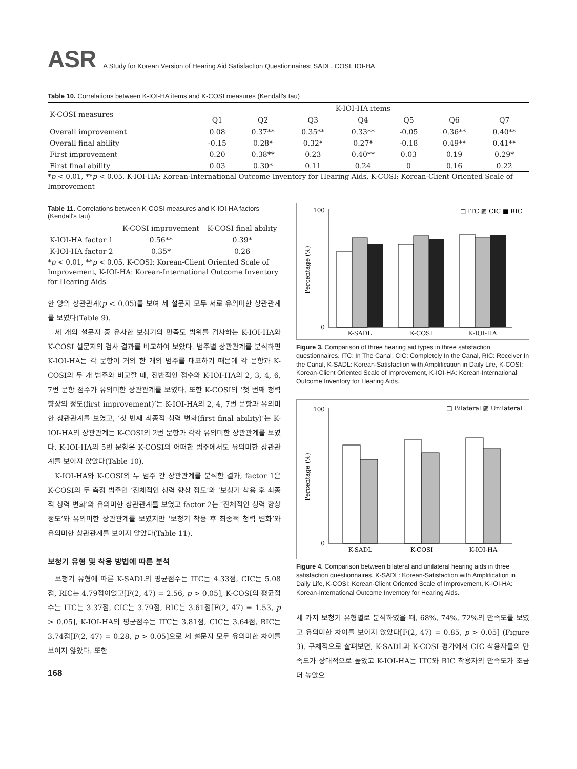ASR A Study for Korean Version of Hearing Aid Satisfaction Questionnaires: SADL, COSI, IOI-HA
Table 10. Correlations between K-IOI-HA items and K-COSI measures (Kendall's tau)
| K-COSI measures | K-IOI-HA items | | | | | | |
| --- | --- | --- | --- | --- | --- | --- | --- |
| | Q1 | Q2 | Q3 | Q4 | Q5 | Q6 | Q7 |
| Overall improvement | 0.08 | 0.37** | 0.35** | 0.33** | -0.05 | 0.36** | 0.40** |
| Overall final ability | -0.15 | 0.28* | 0.32* | 0.27* | -0.18 | 0.49** | 0.41** |
| First improvement | 0.20 | 0.38** | 0.23 | 0.40** | 0.03 | 0.19 | 0.29* |
| First final ability | 0.03 | 0.30* | 0.11 | 0.24 | 0 | 0.16 | 0.22 |
*p < 0.01, **p < 0.05. K-IOI-HA: Korean-International Outcome Inventory for Hearing Aids, K-COSI: Korean-Client Oriented Scale of Improvement
Table 11. Correlations between K-COSI measures and K-IOI-HA factors (Kendall's tau)
| | K-COSI improvement | K-COSI final ability |
| --- | --- | --- |
| K-IOI-HA factor 1 | 0.56** | 0.39* |
| K-IOI-HA factor 2 | 0.35* | 0.26 |
*p < 0.01, **p < 0.05. K-COSI: Korean-Client Oriented Scale of Improvement, K-IOI-HA: Korean-International Outcome Inventory for Hearing Aids
한 양의 상관관계(p < 0.05)를 보여 세 설문지 모두 서로 유의미한 상관관계를 보였다(Table 9).
세 개의 설문지 중 유사한 보청기의 만족도 범위를 검사하는 K-IOI-HA와 K-COSI 설문지의 검사 결과를 비교하여 보았다. 범주별 상관관계를 분석하면 K-IOI-HA는 각 문항이 거의 한 개의 범주를 대표하기 때문에 각 문항과 K-COSI의 두 개 범주와 비교할 때, 전반적인 점수와 K-IOI-HA의 2, 3, 4, 6, 7번 문항 점수가 유의미한 상관관계를 보였다. 또한 K-COSI의 ‘첫 번째 청력 향상의 정도(first improvement)’는 K-IOI-HA의 2, 4, 7번 문항과 유의미한 상관관계를 보였고, ‘첫 번째 최종적 청력 변화(first final ability)’는 K-IOI-HA의 상관관계는 K-COSI의 2번 문항과 각각 유의미한 상관관계를 보였다. K-IOI-HA의 5번 문항은 K-COSI의 어떠한 범주에서도 유의미한 상관관계를 보이지 않았다(Table 10).
K-IOI-HA와 K-COSI의 두 범주 간 상관관계를 분석한 결과, factor 1은 K-COSI의 두 측정 범주인 ‘전체적인 청력 향상 정도’와 ‘보청기 착용 후 최종적 청력 변화’와 유의미한 상관관계를 보였고 factor 2는 ‘전체적인 청력 향상 정도’와 유의미한 상관관계를 보였지만 ‘보청기 착용 후 최종적 청력 변화’와 유의미한 상관관계를 보이지 않았다(Table 11).
보청기 유형 및 착용 방법에 따른 분석
보청기 유형에 따른 K-SADL의 평균점수는 ITC는 4.33점, CIC는 5.08점, RIC는 4.79점이었고[F(2, 47) = 2.56, p > 0.05], K-COSI의 평균점수는 ITC는 3.37점, CIC는 3.79점, RIC는 3.61점[F(2, 47) = 1.53, p > 0.05], K-IOI-HA의 평균점수는 ITC는 3.81점, CIC는 3.64점, RIC는 3.74점[F(2, 47) = 0.28, p > 0.05]으로 세 설문지 모두 유의미한 차이를 보이지 않았다. 또한
168
□ ITC ▨ CIC ■ RIC
Percentage (%)
0
100
K-SADL
K-COSI
K-IOI-HA
Figure 3. Comparison of three hearing aid types in three satisfaction questionnaires. ITC: In The Canal, CIC: Completely In the Canal, RIC: Receiver In the Canal, K-SADL: Korean-Satisfaction with Amplification in Daily Life, K-COSI: Korean-Client Oriented Scale of Improvement, K-IOI-HA: Korean-International Outcome Inventory for Hearing Aids.
□ Bilateral ▨ Unilateral
Percentage (%)
0
100
K-SADL
K-COSI
K-IOI-HA
Figure 4. Comparison between bilateral and unilateral hearing aids in three satisfaction questionnaires. K-SADL: Korean-Satisfaction with Amplification in Daily Life, K-COSI: Korean-Client Oriented Scale of Improvement, K-IOI-HA: Korean-International Outcome Inventory for Hearing Aids.
세 가지 보청기 유형별로 분석하였을 때, 68%, 74%, 72%의 만족도를 보였고 유의미한 차이를 보이지 않았다[F(2, 47) = 0.85, p > 0.05] (Figure 3). 구체적으로 살펴보면, K-SADL과 K-COSI 평가에서 CIC 착용자들의 만족도가 상대적으로 높았고 K-IOI-HA는 ITC와 RIC 착용자의 만족도가 조금 더 높았으